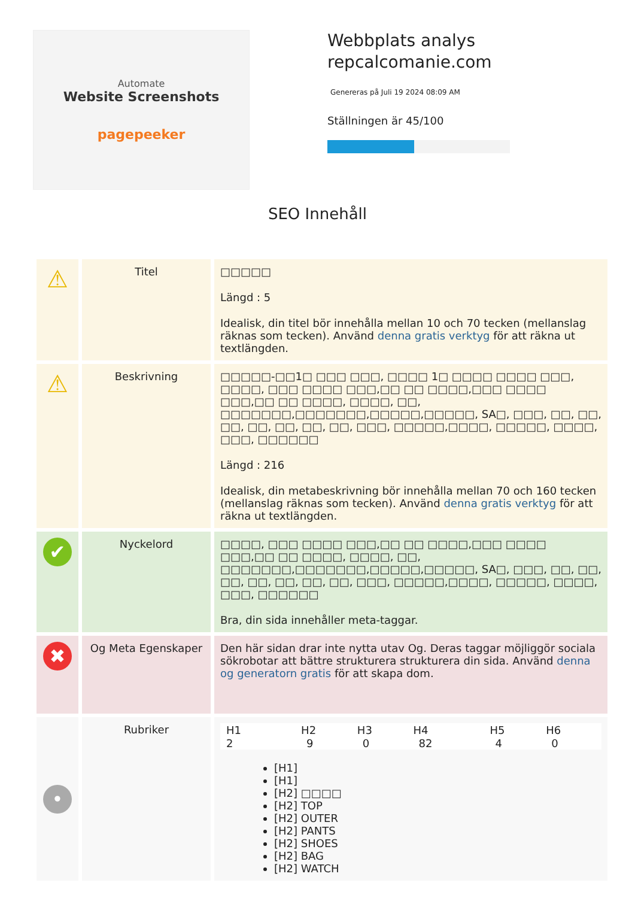Automate
Website Screenshots
pagepeeker
Webbplats analys
repcalcomanie.com
Genereras på Juli 19 2024 08:09 AM
Ställningen är 45/100
SEO Innehåll
| ⚠ | Titel | □□□□□ Längd : 5 Idealisk, din titel bör innehålla mellan 10 och 70 tecken (mellanslag räknas som tecken). Använd denna gratis verktyg för att räkna ut textlängden. |
| ⚠ | Beskrivning | □□□□□-□□1□ □□□ □□□, □□□□ 1□ □□□□ □□□□ □□□, □□□□, □□□ □□□□ □□□,□□ □□ □□□□,□□□ □□□□ □□□,□□ □□ □□□□, □□□□, □□, □□□□□□□,□□□□□□□,□□□□□,□□□□□, SA□, □□□, □□, □□, □□, □□, □□, □□, □□, □□□, □□□□□,□□□□, □□□□□, □□□□, □□□, □□□□□□ Längd : 216 Idealisk, din metabeskrivning bör innehålla mellan 70 och 160 tecken (mellanslag räknas som tecken). Använd denna gratis verktyg för att räkna ut textlängden. |
| ✔ | Nyckelord | □□□□, □□□ □□□□ □□□,□□ □□ □□□□,□□□ □□□□ □□□,□□ □□ □□□□, □□□□, □□, □□□□□□□,□□□□□□□,□□□□□,□□□□□, SA□, □□□, □□, □□, □□, □□, □□, □□, □□, □□□, □□□□□,□□□□, □□□□□, □□□□, □□□, □□□□□□ Bra, din sida innehåller meta-taggar. |
| ✖ | Og Meta Egenskaper | Den här sidan drar inte nytta utav Og. Deras taggar möjliggör sociala sökrobotar att bättre strukturera strukturera din sida. Använd denna og generatorn gratis för att skapa dom. |
| • | Rubriker | / H1 / H2 / H3 / H4 / H5 / H6 / / --- / --- / --- / --- / --- / --- / / 2 / 9 / 0 / 82 / 4 / 0 / [H1] [H1] [H2] □□□□ [H2] TOP [H2] OUTER [H2] PANTS [H2] SHOES [H2] BAG [H2] WATCH |